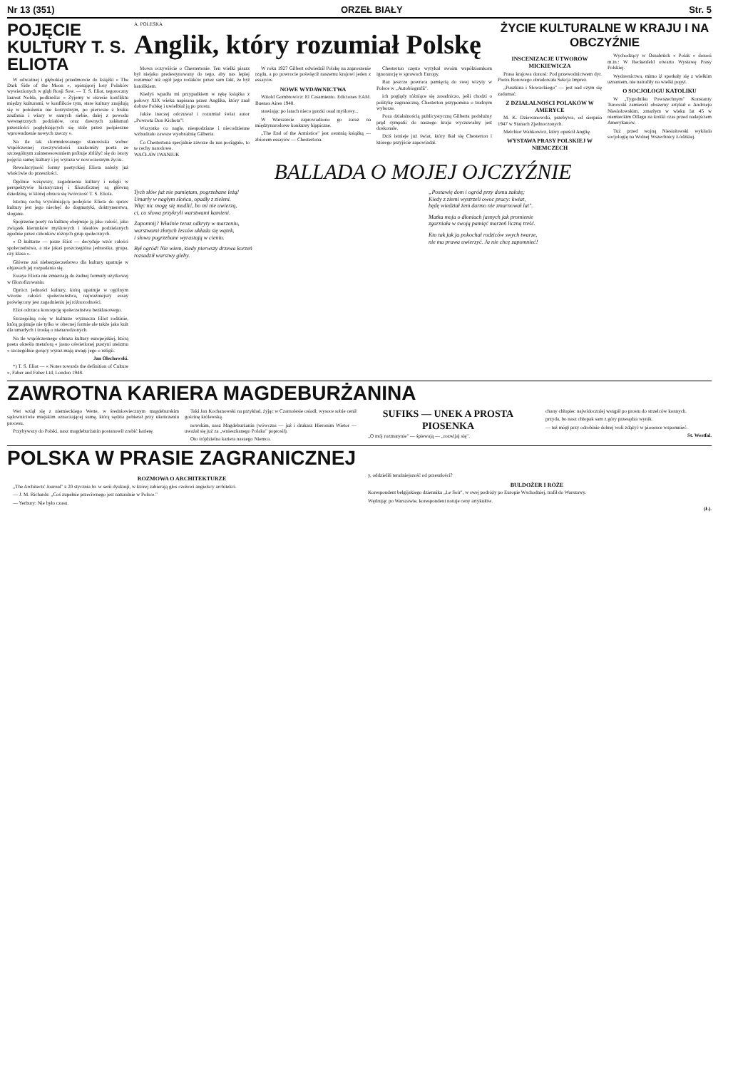Nr 13 (351) ORZEŁ BIAŁY Str. 5
POJĘCIE KULTURY T. S. ELIOTA
W odważnej i głębokiej przedmowie do książki « The Dark Side of the Moon », opisującej losy Polaków wywiezionych w głąb Rosji Sow. — T. S. Eliot, tegoroczny laureat Nobla, podkreśla: « Żyjemy w okresie konfliktu między kulturami, w konflikcie tym, stare kultury znajdują się w położeniu nie korzystnym, po pierwsze z braku zaufania i wiary w samych siebie, dalej z powodu wewnętrznych podziałów, oraz dawnych zakłamań przeszłości pogłębiających się stale przez pośpieszne wprowadzenie nowych rzeczy ».
Na tle tak sformułowanego stanowiska wobec współczesnej rzeczywistości znakomity poeta ze szczególnym zainteresowaniem próbuje zbliżyć się do istoty pojęcia samej kultury i jej wyrazu w nowoczesnym życiu.
Rewolucyjność formy poetyckiej Eliota należy już właściwie do przeszłości.
Ogólnie wziąwszy, zagadnienia kultury i religii w perspektywie historycznej i filozoficznej są główną dziedziną, w której obraca się twórczość T. S. Eliota.
Istotną cechą wyróżniającą podejście Eliota do spraw kultury jest jego niechęć do dogmatyki, doktrynerstwa, sloganu.
Spojrzenie poety na kulturę obejmuje ją jako całość, jako związek kierunków myślowych i ideałów podzielanych zgodnie przez członków różnych grup społecznych.
« O kulturze — pisze Eliot — decyduje wzór całości społeczeństwa, a nie jakaś poszczególna jednostka, grupa, czy klasa ».
Główne zaś niebezpieczeństwo dla kultury upatruje w objawach jej rozpadania się.
Essaye Eliota nie zmierzają do żadnej formuły użytkowej w filozofizowaniu.
Oprócz jedności kultury, którą upatruje w ogólnym wzorze całości społeczeństwa, najważniejszy essay poświęcony jest zagadnieniu jej różnorodności.
Eliot odrzuca koncepcję społeczeństwa bezklasowego.
Szczególną rolę w kulturze wyznacza Eliot rodzinie, którą pojmuje nie tylko w obecnej formie ale także jako kult dla umarłych i troskę o nienarodzonych.
Na tle współczesnego obrazu kultury europejskiej, którą poeta określa metaforą « jasno oświetlonej pustyni uteizmu » szczególnie gorący wyraz mają uwagi jego o religii.
Jan Olechowski.
*) T. S. Eliot — « Notes towards the definition of Culture », Faber and Faber Ltd, London 1948.
A. POLESKA
Anglik, który rozumiał Polskę
Mowa oczywiście o Chestertonie. Ten wielki pisarz był niejako predestynowany do tego, aby nas lepiej rozumieć niż ogół jego rodaków przez sam fakt, że był katolikiem.
Kiedyś wpadła mi przypadkiem w rękę książka z połowy XIX wieku napisana przez Anglika, który znał dobrze Polskę i uwielbiał ją po prostu.
Jakże inaczej odczuwał i rozumiał świat autor „Powrotu Don Kichota"!
Wszystko co nagle, niespodziane i niecodzienne wzbudzało zawsze wyobraźnię Gilberta.
Co Chestertona specjalnie zawsze do nas pociągało, to te cechy narodowe.
W roku 1927 Gilbert odwiedził Polskę na zaproszenie rządu, a po powrocie poświęcił naszemu krajowi jeden z essayów.
NOWE WYDAWNICTWA
Witold Gombrowicz: El Casamiento. Ediciones EAM. Buenos Aires 1948.
stawiając po latach nieco gorzki osad myślowy...
W Warszawie zaprowadzono go zaraz na międzynarodowe konkursy hippiczne.
„The End of the Armistice" jest ostatnią książką — zbiorem essayów — Chestertona.
Chesterton często wytykał swoim współziomkom ignorancję w sprawach Europy.
Raz jeszcze powraca pamięcią do swej wizyty w Polsce w „Autobiografii".
ich poglądy różniące się zasadniczo, jeśli chodzi o politykę zagraniczną, Chesterton przypomina o trudnym wyborze.
Poza działalnością publicystyczną Gilberta podsłużny prąd sympatii do naszego kraju wyczuwalny jest doskonale.
Dziś istnieje już świat, który łkał się Chesterton i którego przyjście zapowiadał.
ŻYCIE KULTURALNE W KRAJU I NA OBCZYŹNIE
INSCENIZACJE UTWORÓW MICKIEWICZA
Prasa krajowa donosi: Pod przewodnictwem dyr. Piotra Borowego obradowała Sekcja Imprez.
„Puszkina i Słowackiego" — jest nad czym się zadumać.
Z DZIAŁALNOŚCI POLAKÓW W AMERYCE
M. K. Dziewanowski, przebywa, od sierpnia 1947 w Stanach Zjednoczonych.
Melchior Wańkowicz, który opuścił Anglię.
WYSTAWA PRASY POLSKIEJ W NIEMCZECH
Wychodzący w Osnabrück « Polak » donosi m.in.: W Reckenfeld otwarto Wystawę Prasy Polskiej.
Wydawnictwa, mimo iż spotkały się z wielkim uznaniem, nie natrafiły na wielki popyt.
O SOCJOLOGU KATOLIKU
W „Tygodniku Powszechnym" Konstanty Turowski zamieścił obszerny artykuł o Andrzeju Niesiołowskim, zmarłym w wieku lat 45 w niemieckim Oflagu na krótki czas przed nadejściem Amerykanów.
Tuż przed wojną Niesiołowski wykłada socjologię na Wolnej Wszechnicy Łódzkiej.
WACŁAW IWANIUK
BALLADA O MOJEJ OJCZYŹNIE
Tych słów już nie pamiętam, pogrzebane leżą!
Umarły w nagłym słońcu, opadły z zieleni.
Więc nic mogę się modlić, bo mi nie uwierzą,
ci, co słowa przykryli warstwami kamieni.
Zapomnij? Właśnie teraz odkryty w marzeniu,
warstwami złotych lessów układa się wątek,
i słowa pogrzebane wyrastają w cieniu.
Był ogród! Nie wiem, kiedy pierwszy drzewa korzeń
rozsadził warstwy gleby.
„Postawię dom i ogród przy domu założę;
Kiedy z ziemi wystrzeli owoc pracy: kwiat,
będę wiedział żem darmo nie zmarnował lat".
Matka moja o dłoniach jasnych jak promienie
zgarniała w swoją pamięć marzeń liczną treść.
Kto tak jak ja pokochał rodziców swych twarze,
nie ma prawa uwierzyć. Ja nie chcę zapomnieć!
ZAWROTNA KARIERA MAGDEBURŻANINA
Wet wziął się z niemieckiego Wette, w średniowiecznym magdeburskim sądownictwie miejskim oznaczającej sumę, którą sędzia pobierał przy ukończeniu procesu.
Przybywszy do Polski, nasz magdeburżanin postanowił zrobić karierę.
Taki Jan Kochanowski na przykład, żyjąc w Czarnolesie osiadł, wysoce sobie cenił gościnę królewską.
nowskim, nasz Magdeburżanin (wówczas — już i drukarz Hieronim Wietor — uważał się już za „wnieszkanego Polaka" poprosił).
Oto trójdzielna kariera naszego Niemca.
SUFIKS — UNEK A PROSTA PIOSENKA
„O mój rozmarynie" — śpiewają — „rozwijaj się".
chany chłopiec najwidoczniej wstąpił po prostu do strzelców konnych.
przyda, bo nasz chłopak sam z góry przesądza wynik.
— też mógł przy odrobinie dobrej woli zdążyć w piosence wspomnieć.
St. Westfal.
POLSKA W PRASIE ZAGRANICZNEJ
ROZMOWA O ARCHITEKTURZE
„The Architects' Journal" z 20 stycznia br. w serii dyskusji, w której zabierają głos czołowi angielscy architekci.
— J. M. Richards: „Coś zupełnie przeciwnego jest naturalnie w Polsce."
— Yerbury: Nie było czasu.
y, oddzieliłi teraźniejszość od przeszłości?
BULDOŻER I RÓŻE
Korespondent belgijskiego dziennika „Le Soir", w swej podróży po Europie Wschodniej, trafił do Warszawy.
Wędrując po Warszawie, korespondent notuje ceny artykułów.
(Ł).